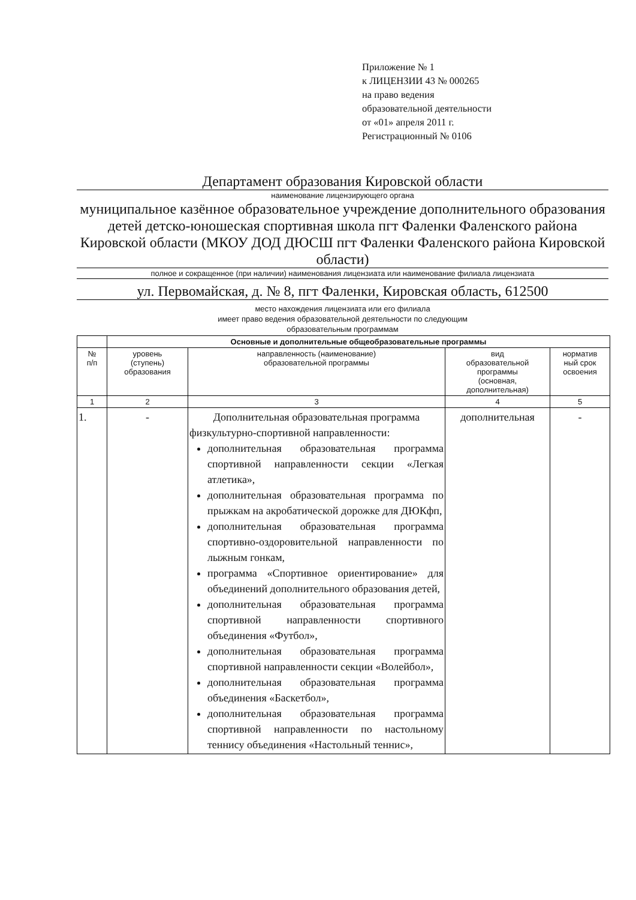Приложение № 1
к ЛИЦЕНЗИИ 43 № 000265
на право ведения
образовательной деятельности
от «01» апреля 2011 г.
Регистрационный № 0106
Департамент образования Кировской области
наименование лицензирующего органа
муниципальное казённое образовательное учреждение дополнительного образования детей детско-юношеская спортивная школа пгт Фаленки Фаленского района Кировской области (МКОУ ДОД ДЮСШ пгт Фаленки Фаленского района Кировской области)
полное и сокращенное (при наличии) наименования лицензиата или наименование филиала лицензиата
ул. Первомайская, д. № 8, пгт Фаленки, Кировская область, 612500
место нахождения лицензиата или его филиала
имеет право ведения образовательной деятельности по следующим
образовательным программам
| | Основные и дополнительные общеобразовательные программы | | | |
| --- | --- | --- | --- | --- |
| № п/п | уровень (ступень) образования | направленность (наименование) образовательной программы | вид образовательной программы (основная, дополнительная) | норматив ный срок освоения |
| 1 | 2 | 3 | 4 | 5 |
| 1. | - | Дополнительная образовательная программа физкультурно-спортивной направленности: дополнительная образовательная программа спортивной направленности секции «Легкая атлетика», дополнительная образовательная программа по прыжкам на акробатической дорожке для ДЮКфп, дополнительная образовательная программа спортивно-оздоровительной направленности по лыжным гонкам, программа «Спортивное ориентирование» для объединений дополнительного образования детей, дополнительная образовательная программа спортивной направленности спортивного объединения «Футбол», дополнительная образовательная программа спортивной направленности секции «Волейбол», дополнительная образовательная программа объединения «Баскетбол», дополнительная образовательная программа спортивной направленности по настольному теннису объединения «Настольный теннис», | дополнительная | - |